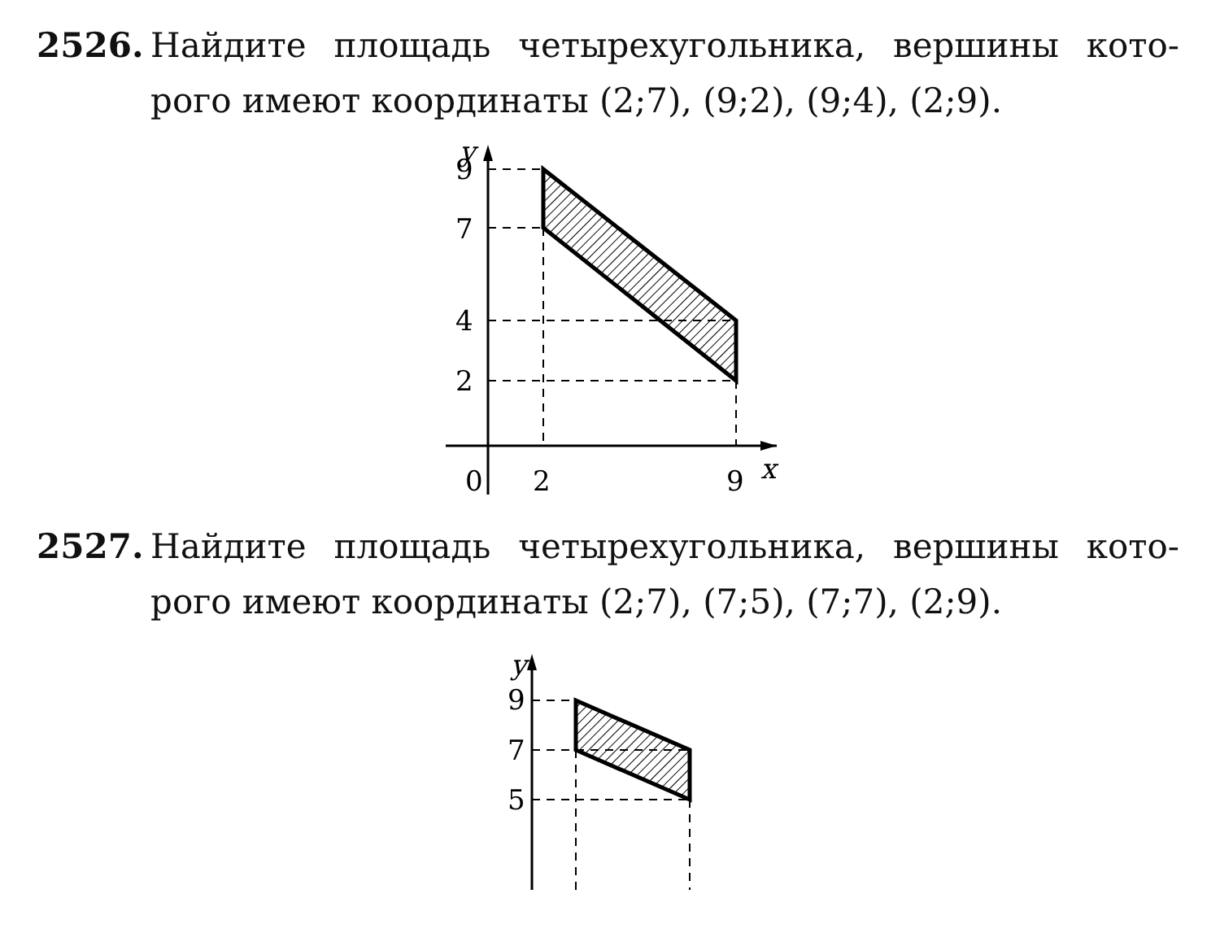2526. Найдите площадь четырехугольника, вершины кото-
рого имеют координаты (2;7), (9;2), (9;4), (2;9).
y
9
7
4
2
0
2
9
x
2527. Найдите площадь четырехугольника, вершины кото-
рого имеют координаты (2;7), (7;5), (7;7), (2;9).
y
9
7
5